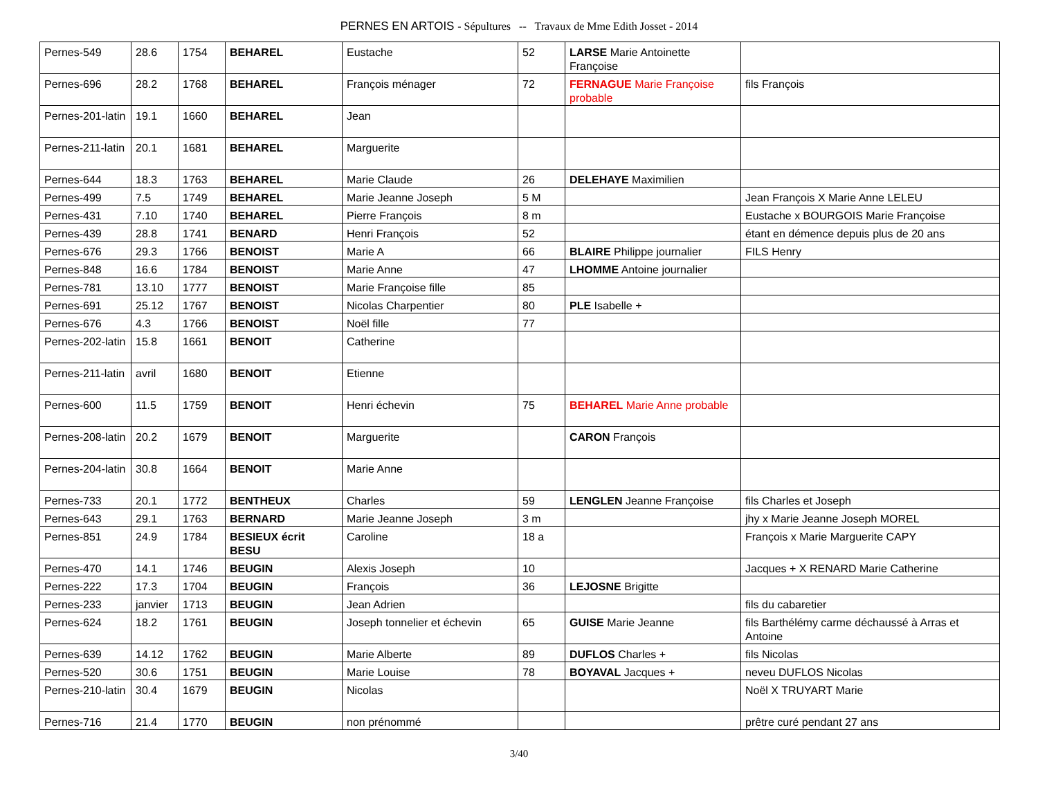PERNES EN ARTOIS - Sépultures -- Travaux de Mme Edith Josset - 2014
| Pernes-549 | 28.6 | 1754 | BEHAREL | Eustache | 52 | LARSE Marie Antoinette Françoise | |
| Pernes-696 | 28.2 | 1768 | BEHAREL | François ménager | 72 | FERNAGUE Marie Françoise probable | fils François |
| Pernes-201-latin | 19.1 | 1660 | BEHAREL | Jean | | | |
| Pernes-211-latin | 20.1 | 1681 | BEHAREL | Marguerite | | | |
| Pernes-644 | 18.3 | 1763 | BEHAREL | Marie Claude | 26 | DELEHAYE Maximilien | |
| Pernes-499 | 7.5 | 1749 | BEHAREL | Marie Jeanne Joseph | 5 M | | Jean François X Marie Anne LELEU |
| Pernes-431 | 7.10 | 1740 | BEHAREL | Pierre François | 8 m | | Eustache x BOURGOIS Marie Françoise |
| Pernes-439 | 28.8 | 1741 | BENARD | Henri François | 52 | | étant en démence depuis plus de 20 ans |
| Pernes-676 | 29.3 | 1766 | BENOIST | Marie A | 66 | BLAIRE Philippe journalier | FILS Henry |
| Pernes-848 | 16.6 | 1784 | BENOIST | Marie Anne | 47 | LHOMME Antoine journalier | |
| Pernes-781 | 13.10 | 1777 | BENOIST | Marie Françoise fille | 85 | | |
| Pernes-691 | 25.12 | 1767 | BENOIST | Nicolas Charpentier | 80 | PLE Isabelle + | |
| Pernes-676 | 4.3 | 1766 | BENOIST | Noël fille | 77 | | |
| Pernes-202-latin | 15.8 | 1661 | BENOIT | Catherine | | | |
| Pernes-211-latin | avril | 1680 | BENOIT | Etienne | | | |
| Pernes-600 | 11.5 | 1759 | BENOIT | Henri échevin | 75 | BEHAREL Marie Anne probable | |
| Pernes-208-latin | 20.2 | 1679 | BENOIT | Marguerite | | CARON François | |
| Pernes-204-latin | 30.8 | 1664 | BENOIT | Marie Anne | | | |
| Pernes-733 | 20.1 | 1772 | BENTHEUX | Charles | 59 | LENGLEN Jeanne Françoise | fils Charles et Joseph |
| Pernes-643 | 29.1 | 1763 | BERNARD | Marie Jeanne Joseph | 3 m | | jhy x Marie Jeanne Joseph MOREL |
| Pernes-851 | 24.9 | 1784 | BESIEUX écrit BESU | Caroline | 18 a | | François x Marie Marguerite CAPY |
| Pernes-470 | 14.1 | 1746 | BEUGIN | Alexis Joseph | 10 | | Jacques + X RENARD Marie Catherine |
| Pernes-222 | 17.3 | 1704 | BEUGIN | François | 36 | LEJOSNE Brigitte | |
| Pernes-233 | janvier | 1713 | BEUGIN | Jean Adrien | | | fils du cabaretier |
| Pernes-624 | 18.2 | 1761 | BEUGIN | Joseph tonnelier et échevin | 65 | GUISE Marie Jeanne | fils Barthélémy carme déchaussé à Arras et Antoine |
| Pernes-639 | 14.12 | 1762 | BEUGIN | Marie Alberte | 89 | DUFLOS Charles + | fils Nicolas |
| Pernes-520 | 30.6 | 1751 | BEUGIN | Marie Louise | 78 | BOYAVAL Jacques + | neveu DUFLOS Nicolas |
| Pernes-210-latin | 30.4 | 1679 | BEUGIN | Nicolas | | | Noël X TRUYART Marie |
| Pernes-716 | 21.4 | 1770 | BEUGIN | non prénommé | | | prêtre curé pendant 27 ans |
3/40